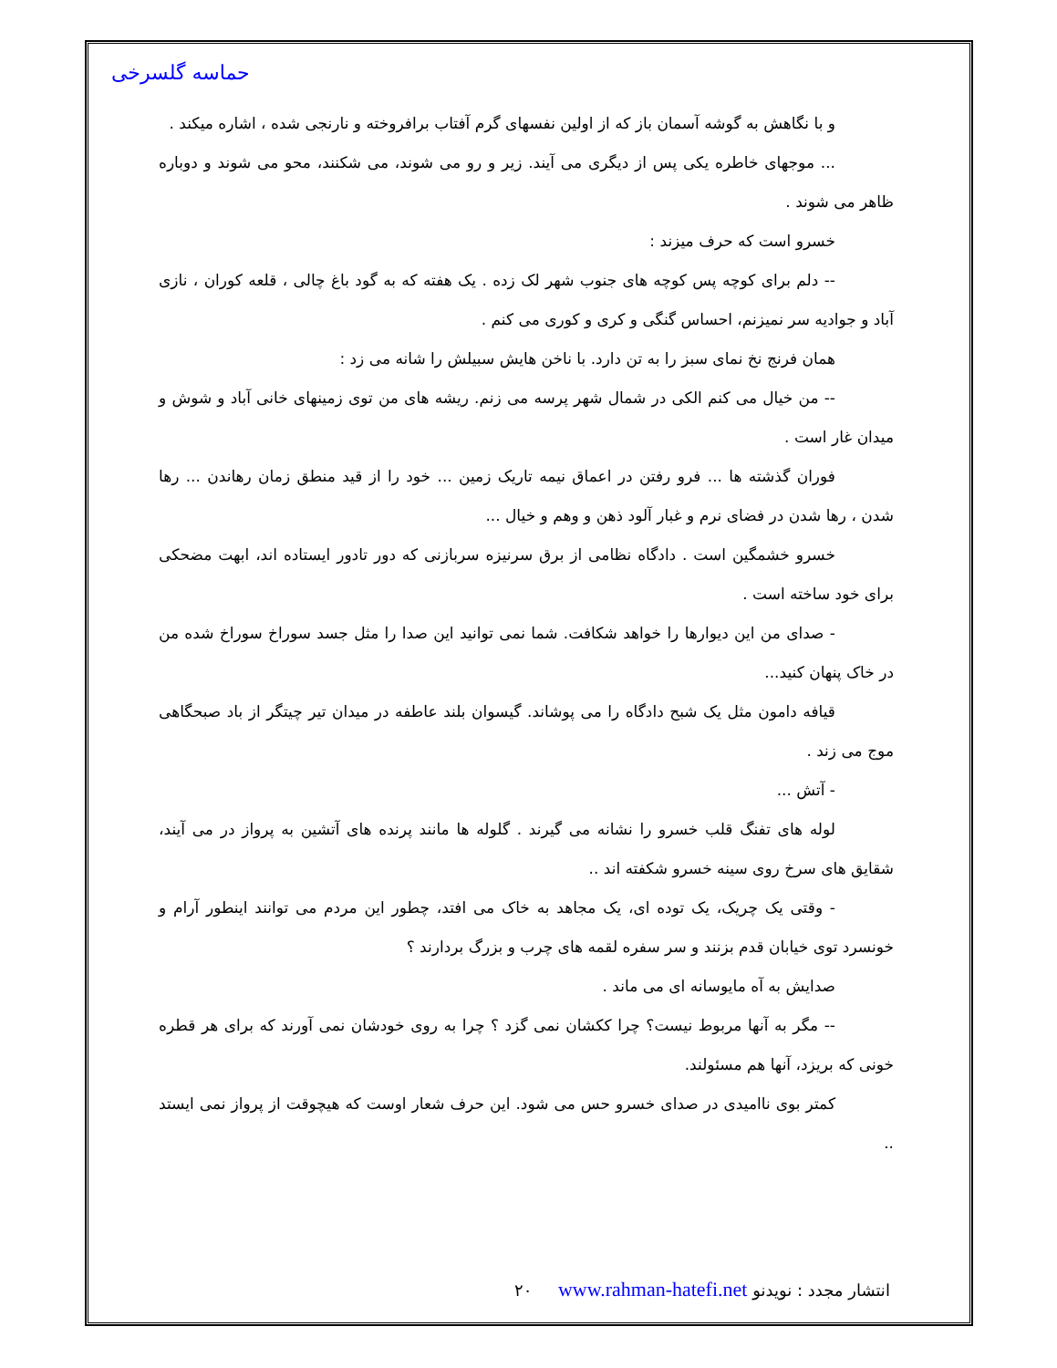حماسه گلسرخی
و با نگاهش به گوشه آسمان باز که از اولین نفسهای گرم آفتاب برافروخته و نارنجی شده ، اشاره میکند .
... موجهای خاطره یکی پس از دیگری می آیند. زیر و رو می شوند، می شکنند، محو می شوند و دوباره ظاهر می شوند .
خسرو است که حرف میزند :
-- دلم برای کوچه پس کوچه های جنوب شهر لک زده . یک هفته که به گود باغ چالی ، قلعه کوران ، نازی آباد و جوادیه سر نمیزنم، احساس گنگی و کری و کوری می کنم .
همان فرنج نخ نمای سبز را به تن دارد. با ناخن هایش سبیلش را شانه می زد :
-- من خیال می کنم الکی در شمال شهر پرسه می زنم. ریشه های من توی زمینهای خانی آباد و شوش و میدان غار است .
فوران گذشته ها ... فرو رفتن در اعماق نیمه تاریک زمین ... خود را از قید منطق زمان رهاندن ... رها شدن ، رها شدن در فضای نرم و غبار آلود ذهن و وهم و خیال ...
خسرو خشمگین است . دادگاه نظامی از برق سرنیزه سربازنی که دور تادور ایستاده اند، ابهت مضحکی برای خود ساخته است .
- صدای من این دیوارها را خواهد شکافت. شما نمی توانید این صدا را مثل جسد سوراخ سوراخ شده من در خاک پنهان کنید...
قیافه دامون مثل یک شبح دادگاه را می پوشاند. گیسوان بلند عاطفه در میدان تیر چیتگر از باد صبحگاهی موج می زند .
- آتش ...
لوله های تفنگ قلب خسرو را نشانه می گیرند . گلوله ها مانند پرنده های آتشین به پرواز در می آیند، شقایق های سرخ روی سینه خسرو شکفته اند ..
- وقتی یک چریک، یک توده ای، یک مجاهد به خاک می افتد، چطور این مردم می توانند اینطور آرام و خونسرد توی خیابان قدم بزنند و سر سفره لقمه های چرب و بزرگ بردارند ؟
صدایش به آه مایوسانه ای می ماند .
-- مگر به آنها مربوط نیست؟ چرا ککشان نمی گزد ؟ چرا به روی خودشان نمی آورند که برای هر قطره خونی که بریزد، آنها هم مسئولند.
کمتر بوی ناامیدی در صدای خسرو حس می شود. این حرف شعار اوست که هیچوقت از پرواز نمی ایستد ..
انتشار مجدد : نویدنو www.rahman-hatefi.net ٢٠